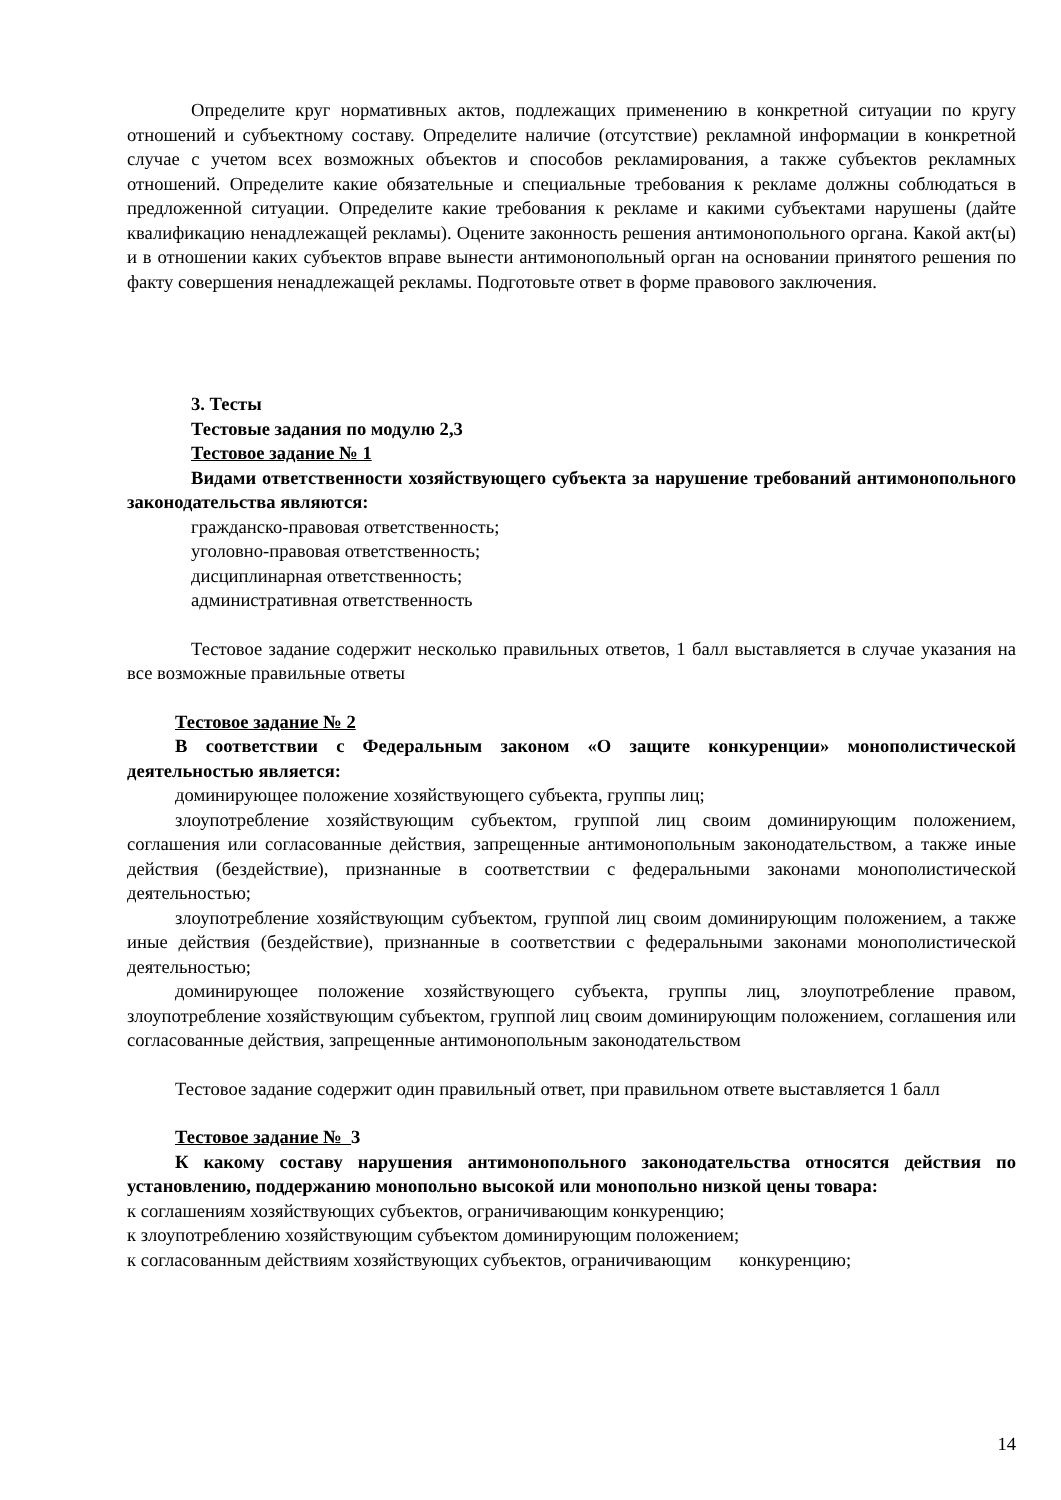Определите круг нормативных актов, подлежащих применению в конкретной ситуации по кругу отношений и субъектному составу. Определите наличие (отсутствие) рекламной информации в конкретной случае с учетом всех возможных объектов и способов рекламирования, а также субъектов рекламных отношений. Определите какие обязательные и специальные требования к рекламе должны соблюдаться в предложенной ситуации. Определите какие требования к рекламе и какими субъектами нарушены (дайте квалификацию ненадлежащей рекламы). Оцените законность решения антимонопольного органа. Какой акт(ы) и в отношении каких субъектов вправе вынести антимонопольный орган на основании принятого решения по факту совершения ненадлежащей рекламы. Подготовьте ответ в форме правового заключения.
3. Тесты
Тестовые задания по модулю 2,3
Тестовое задание № 1
Видами ответственности хозяйствующего субъекта за нарушение требований антимонопольного законодательства являются:
гражданско-правовая ответственность;
уголовно-правовая ответственность;
дисциплинарная ответственность;
административная ответственность
Тестовое задание содержит несколько правильных ответов, 1 балл выставляется в случае указания на все возможные правильные ответы
Тестовое задание № 2
В соответствии с Федеральным законом «О защите конкуренции» монополистической деятельностью является:
доминирующее положение хозяйствующего субъекта, группы лиц;
злоупотребление хозяйствующим субъектом, группой лиц своим доминирующим положением, соглашения или согласованные действия, запрещенные антимонопольным законодательством, а также иные действия (бездействие), признанные в соответствии с федеральными законами монополистической деятельностью;
злоупотребление хозяйствующим субъектом, группой лиц своим доминирующим положением, а также иные действия (бездействие), признанные в соответствии с федеральными законами монополистической деятельностью;
доминирующее положение хозяйствующего субъекта, группы лиц, злоупотребление правом, злоупотребление хозяйствующим субъектом, группой лиц своим доминирующим положением, соглашения или согласованные действия, запрещенные антимонопольным законодательством
Тестовое задание содержит один правильный ответ, при правильном ответе выставляется 1 балл
Тестовое задание № 3
К какому составу нарушения антимонопольного законодательства относятся действия по установлению, поддержанию монопольно высокой или монопольно низкой цены товара:
к соглашениям хозяйствующих субъектов, ограничивающим конкуренцию;
к злоупотреблению хозяйствующим субъектом доминирующим положением;
к согласованным действиям хозяйствующих субъектов, ограничивающим конкуренцию;
14